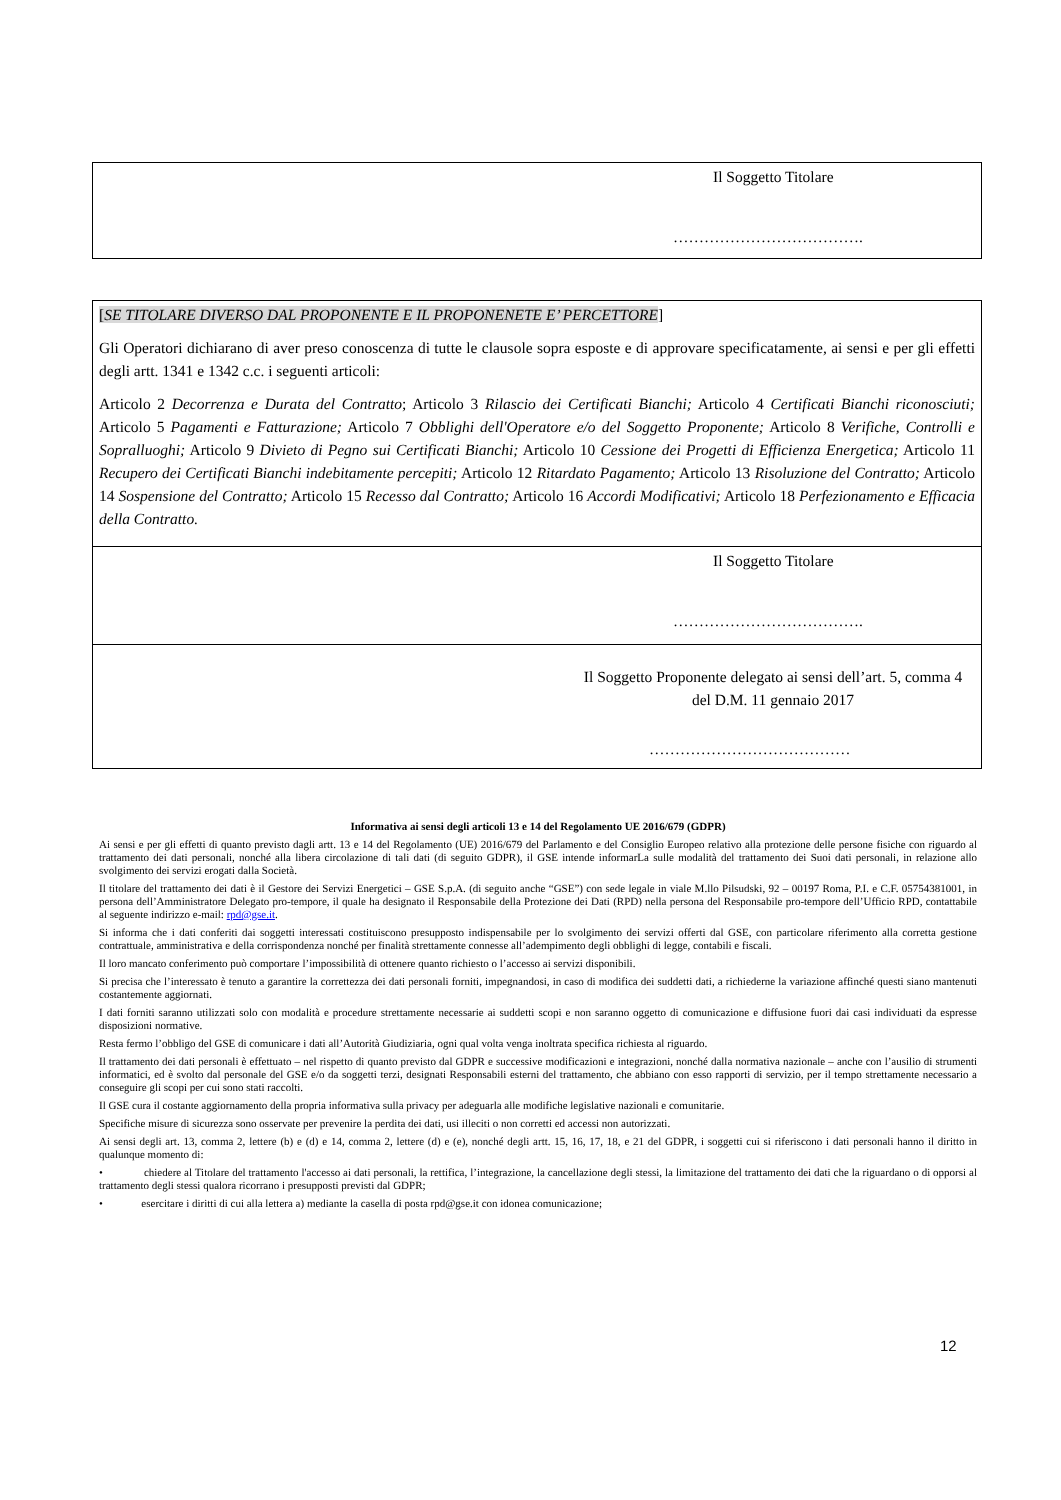Il Soggetto Titolare
……………………………….
[SE TITOLARE DIVERSO DAL PROPONENTE E IL PROPONENETE E’ PERCETTORE]
Gli Operatori dichiarano di aver preso conoscenza di tutte le clausole sopra esposte e di approvare specificatamente, ai sensi e per gli effetti degli artt. 1341 e 1342 c.c. i seguenti articoli:
Articolo 2 Decorrenza e Durata del Contratto; Articolo 3 Rilascio dei Certificati Bianchi; Articolo 4 Certificati Bianchi riconosciuti; Articolo 5 Pagamenti e Fatturazione; Articolo 7 Obblighi dell'Operatore e/o del Soggetto Proponente; Articolo 8 Verifiche, Controlli e Sopralluoghi; Articolo 9 Divieto di Pegno sui Certificati Bianchi; Articolo 10 Cessione dei Progetti di Efficienza Energetica; Articolo 11 Recupero dei Certificati Bianchi indebitamente percepiti; Articolo 12 Ritardato Pagamento; Articolo 13 Risoluzione del Contratto; Articolo 14 Sospensione del Contratto; Articolo 15 Recesso dal Contratto; Articolo 16 Accordi Modificativi; Articolo 18 Perfezionamento e Efficacia della Contratto.
Il Soggetto Titolare
……………………………….
Il Soggetto Proponente delegato ai sensi dell’art. 5, comma 4 del D.M. 11 gennaio 2017
…………………………………
Informativa ai sensi degli articoli 13 e 14 del Regolamento UE 2016/679 (GDPR)
Ai sensi e per gli effetti di quanto previsto dagli artt. 13 e 14 del Regolamento (UE) 2016/679 del Parlamento e del Consiglio Europeo relativo alla protezione delle persone fisiche con riguardo al trattamento dei dati personali, nonché alla libera circolazione di tali dati (di seguito GDPR), il GSE intende informarLa sulle modalità del trattamento dei Suoi dati personali, in relazione allo svolgimento dei servizi erogati dalla Società.
Il titolare del trattamento dei dati è il Gestore dei Servizi Energetici – GSE S.p.A. (di seguito anche “GSE”) con sede legale in viale M.llo Pilsudski, 92 – 00197 Roma, P.I. e C.F. 05754381001, in persona dell’Amministratore Delegato pro-tempore, il quale ha designato il Responsabile della Protezione dei Dati (RPD) nella persona del Responsabile pro-tempore dell’Ufficio RPD, contattabile al seguente indirizzo e-mail: rpd@gse.it.
Si informa che i dati conferiti dai soggetti interessati costituiscono presupposto indispensabile per lo svolgimento dei servizi offerti dal GSE, con particolare riferimento alla corretta gestione contrattuale, amministrativa e della corrispondenza nonché per finalità strettamente connesse all’adempimento degli obblighi di legge, contabili e fiscali.
Il loro mancato conferimento può comportare l’impossibilità di ottenere quanto richiesto o l’accesso ai servizi disponibili.
Si precisa che l’interessato è tenuto a garantire la correttezza dei dati personali forniti, impegnandosi, in caso di modifica dei suddetti dati, a richiederne la variazione affinché questi siano mantenuti costantemente aggiornati.
I dati forniti saranno utilizzati solo con modalità e procedure strettamente necessarie ai suddetti scopi e non saranno oggetto di comunicazione e diffusione fuori dai casi individuati da espresse disposizioni normative.
Resta fermo l’obbligo del GSE di comunicare i dati all’Autorità Giudiziaria, ogni qual volta venga inoltrata specifica richiesta al riguardo.
Il trattamento dei dati personali è effettuato – nel rispetto di quanto previsto dal GDPR e successive modificazioni e integrazioni, nonché dalla normativa nazionale – anche con l’ausilio di strumenti informatici, ed è svolto dal personale del GSE e/o da soggetti terzi, designati Responsabili esterni del trattamento, che abbiano con esso rapporti di servizio, per il tempo strettamente necessario a conseguire gli scopi per cui sono stati raccolti.
Il GSE cura il costante aggiornamento della propria informativa sulla privacy per adeguarla alle modifiche legislative nazionali e comunitarie.
Specifiche misure di sicurezza sono osservate per prevenire la perdita dei dati, usi illeciti o non corretti ed accessi non autorizzati.
Ai sensi degli art. 13, comma 2, lettere (b) e (d) e 14, comma 2, lettere (d) e (e), nonché degli artt. 15, 16, 17, 18, e 21 del GDPR, i soggetti cui si riferiscono i dati personali hanno il diritto in qualunque momento di:
• chiedere al Titolare del trattamento l'accesso ai dati personali, la rettifica, l’integrazione, la cancellazione degli stessi, la limitazione del trattamento dei dati che la riguardano o di opporsi al trattamento degli stessi qualora ricorrano i presupposti previsti dal GDPR;
• esercitare i diritti di cui alla lettera a) mediante la casella di posta rpd@gse.it con idonea comunicazione;
12